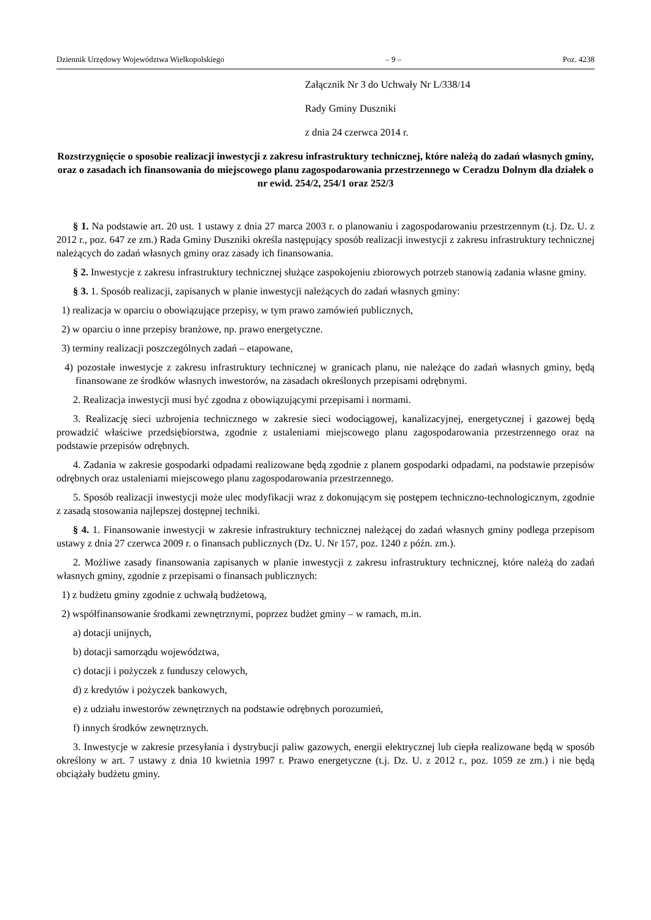Dziennik Urzędowy Województwa Wielkopolskiego – 9 – Poz. 4238
Załącznik Nr 3 do Uchwały Nr L/338/14
Rady Gminy Duszniki
z dnia 24 czerwca 2014 r.
Rozstrzygnięcie o sposobie realizacji inwestycji z zakresu infrastruktury technicznej, które należą do zadań własnych gminy, oraz o zasadach ich finansowania do miejscowego planu zagospodarowania przestrzennego w Ceradzu Dolnym dla działek o nr ewid. 254/2, 254/1 oraz 252/3
§ 1. Na podstawie art. 20 ust. 1 ustawy z dnia 27 marca 2003 r. o planowaniu i zagospodarowaniu przestrzennym (t.j. Dz. U. z 2012 r., poz. 647 ze zm.) Rada Gminy Duszniki określa następujący sposób realizacji inwestycji z zakresu infrastruktury technicznej należących do zadań własnych gminy oraz zasady ich finansowania.
§ 2. Inwestycje z zakresu infrastruktury technicznej służące zaspokojeniu zbiorowych potrzeb stanowią zadania własne gminy.
§ 3. 1. Sposób realizacji, zapisanych w planie inwestycji należących do zadań własnych gminy:
1) realizacja w oparciu o obowiązujące przepisy, w tym prawo zamówień publicznych,
2) w oparciu o inne przepisy branżowe, np. prawo energetyczne.
3) terminy realizacji poszczególnych zadań – etapowane,
4) pozostałe inwestycje z zakresu infrastruktury technicznej w granicach planu, nie należące do zadań własnych gminy, będą finansowane ze środków własnych inwestorów, na zasadach określonych przepisami odrębnymi.
2. Realizacja inwestycji musi być zgodna z obowiązującymi przepisami i normami.
3. Realizację sieci uzbrojenia technicznego w zakresie sieci wodociągowej, kanalizacyjnej, energetycznej i gazowej będą prowadzić właściwe przedsiębiorstwa, zgodnie z ustaleniami miejscowego planu zagospodarowania przestrzennego oraz na podstawie przepisów odrębnych.
4. Zadania w zakresie gospodarki odpadami realizowane będą zgodnie z planem gospodarki odpadami, na podstawie przepisów odrębnych oraz ustaleniami miejscowego planu zagospodarowania przestrzennego.
5. Sposób realizacji inwestycji może ulec modyfikacji wraz z dokonującym się postępem techniczno-technologicznym, zgodnie z zasadą stosowania najlepszej dostępnej techniki.
§ 4. 1. Finansowanie inwestycji w zakresie infrastruktury technicznej należącej do zadań własnych gminy podlega przepisom ustawy z dnia 27 czerwca 2009 r. o finansach publicznych (Dz. U. Nr 157, poz. 1240 z późn. zm.).
2. Możliwe zasady finansowania zapisanych w planie inwestycji z zakresu infrastruktury technicznej, które należą do zadań własnych gminy, zgodnie z przepisami o finansach publicznych:
1) z budżetu gminy zgodnie z uchwałą budżetową,
2) współfinansowanie środkami zewnętrznymi, poprzez budżet gminy – w ramach, m.in.
a) dotacji unijnych,
b) dotacji samorządu województwa,
c) dotacji i pożyczek z funduszy celowych,
d) z kredytów i pożyczek bankowych,
e) z udziału inwestorów zewnętrznych na podstawie odrębnych porozumień,
f) innych środków zewnętrznych.
3. Inwestycje w zakresie przesyłania i dystrybucji paliw gazowych, energii elektrycznej lub ciepła realizowane będą w sposób określony w art. 7 ustawy z dnia 10 kwietnia 1997 r. Prawo energetyczne (t.j. Dz. U. z 2012 r., poz. 1059 ze zm.) i nie będą obciążały budżetu gminy.